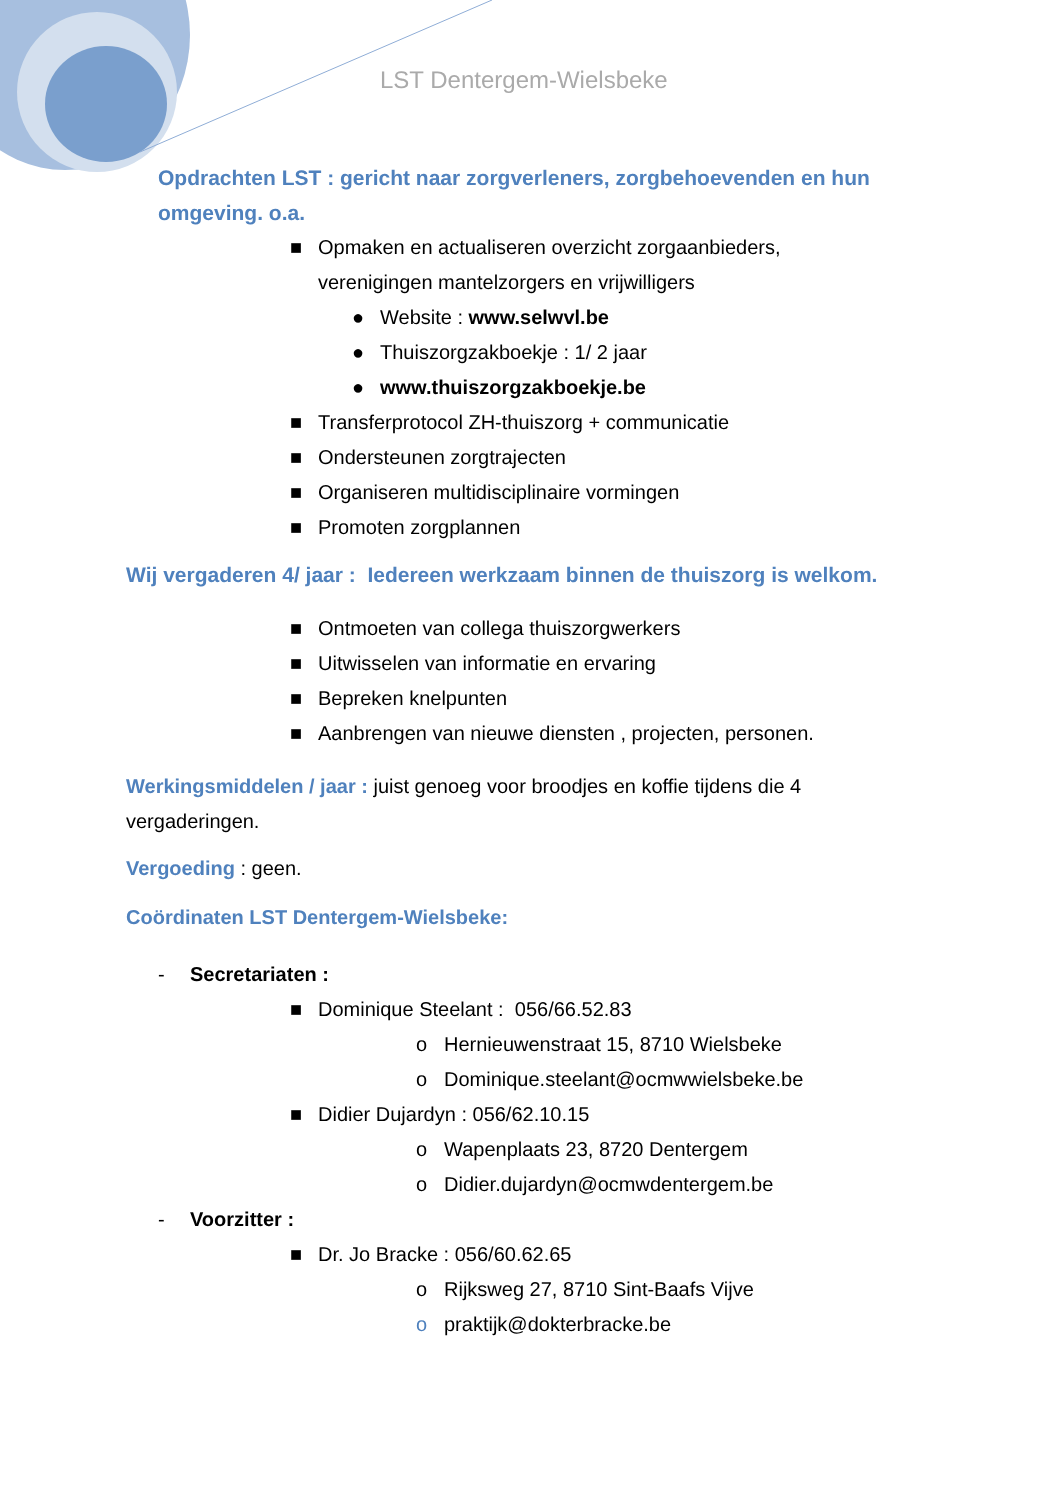LST Dentergem-Wielsbeke
Opdrachten LST : gericht naar zorgverleners, zorgbehoevenden en hun omgeving. o.a.
■ Opmaken en actualiseren overzicht zorgaanbieders,
verenigingen mantelzorgers en vrijwilligers
● Website : www.selwvl.be
● Thuiszorgzakboekje : 1/ 2 jaar
● www.thuiszorgzakboekje.be
■ Transferprotocol ZH-thuiszorg + communicatie
■ Ondersteunen zorgtrajecten
■ Organiseren multidisciplinaire vormingen
■ Promoten zorgplannen
Wij vergaderen 4/ jaar : Iedereen werkzaam binnen de thuiszorg is welkom.
■ Ontmoeten van collega thuiszorgwerkers
■ Uitwisselen van informatie en ervaring
■ Bepreken knelpunten
■ Aanbrengen van nieuwe diensten , projecten, personen.
Werkingsmiddelen / jaar : juist genoeg voor broodjes en koffie tijdens die 4 vergaderingen.
Vergoeding : geen.
Coördinaten LST Dentergem-Wielsbeke:
- Secretariaten :
■ Dominique Steelant : 056/66.52.83
o Hernieuwenstraat 15, 8710 Wielsbeke
o Dominique.steelant@ocmwwielsbeke.be
■ Didier Dujardyn : 056/62.10.15
o Wapenplaats 23, 8720 Dentergem
o Didier.dujardyn@ocmwdentergem.be
- Voorzitter :
■ Dr. Jo Bracke : 056/60.62.65
o Rijksweg 27, 8710 Sint-Baafs Vijve
o praktijk@dokterbracke.be